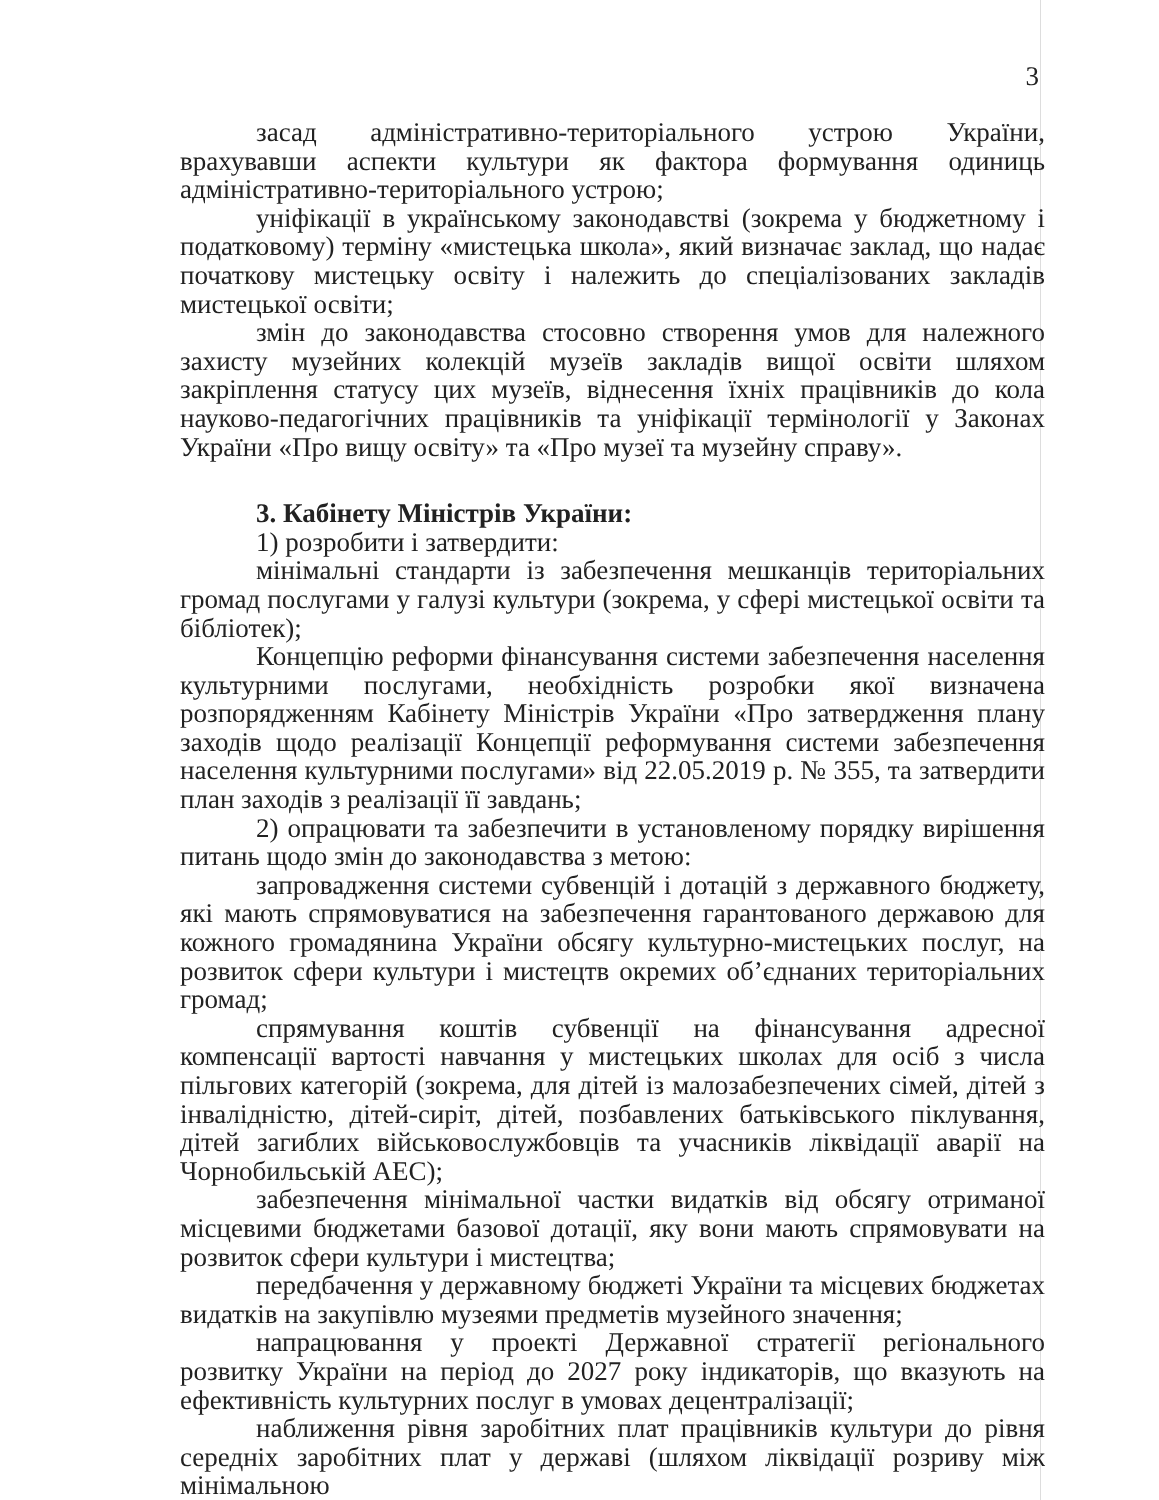3
засад адміністративно-територіального устрою України, врахувавши аспекти культури як фактора формування одиниць адміністративно-територіального устрою;
уніфікації в українському законодавстві (зокрема у бюджетному і податковому) терміну «мистецька школа», який визначає заклад, що надає початкову мистецьку освіту і належить до спеціалізованих закладів мистецької освіти;
змін до законодавства стосовно створення умов для належного захисту музейних колекцій музеїв закладів вищої освіти шляхом закріплення статусу цих музеїв, віднесення їхніх працівників до кола науково-педагогічних працівників та уніфікації термінології у Законах України «Про вищу освіту» та «Про музеї та музейну справу».
3. Кабінету Міністрів України:
1) розробити і затвердити:
мінімальні стандарти із забезпечення мешканців територіальних громад послугами у галузі культури (зокрема, у сфері мистецької освіти та бібліотек);
Концепцію реформи фінансування системи забезпечення населення культурними послугами, необхідність розробки якої визначена розпорядженням Кабінету Міністрів України «Про затвердження плану заходів щодо реалізації Концепції реформування системи забезпечення населення культурними послугами» від 22.05.2019 р. № 355, та затвердити план заходів з реалізації її завдань;
2) опрацювати та забезпечити в установленому порядку вирішення питань щодо змін до законодавства з метою:
запровадження системи субвенцій і дотацій з державного бюджету, які мають спрямовуватися на забезпечення гарантованого державою для кожного громадянина України обсягу культурно-мистецьких послуг, на розвиток сфери культури і мистецтв окремих об’єднаних територіальних громад;
спрямування коштів субвенції на фінансування адресної компенсації вартості навчання у мистецьких школах для осіб з числа пільгових категорій (зокрема, для дітей із малозабезпечених сімей, дітей з інвалідністю, дітей-сиріт, дітей, позбавлених батьківського піклування, дітей загиблих військовослужбовців та учасників ліквідації аварії на Чорнобильській АЕС);
забезпечення мінімальної частки видатків від обсягу отриманої місцевими бюджетами базової дотації, яку вони мають спрямовувати на розвиток сфери культури і мистецтва;
передбачення у державному бюджеті України та місцевих бюджетах видатків на закупівлю музеями предметів музейного значення;
напрацювання у проекті Державної стратегії регіонального розвитку України на період до 2027 року індикаторів, що вказують на ефективність культурних послуг в умовах децентралізації;
наближення рівня заробітних плат працівників культури до рівня середніх заробітних плат у державі (шляхом ліквідації розриву між мінімальною